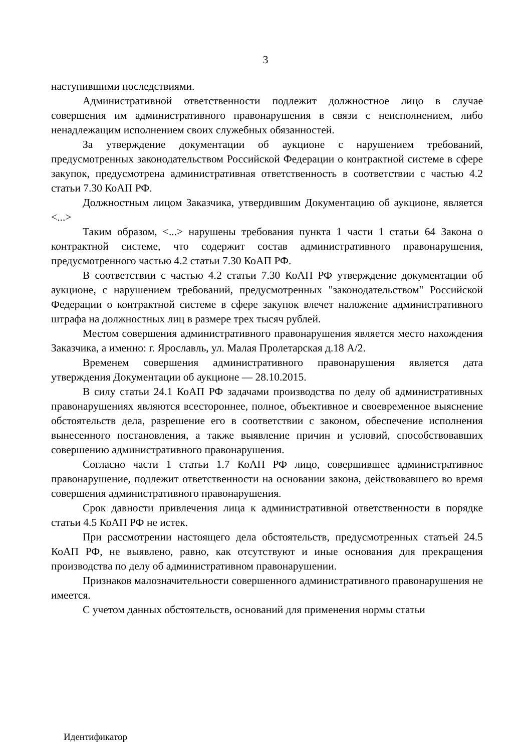3
наступившими последствиями.
Административной ответственности подлежит должностное лицо в случае совершения им административного правонарушения в связи с неисполнением, либо ненадлежащим исполнением своих служебных обязанностей.
За утверждение документации об аукционе с нарушением требований, предусмотренных законодательством Российской Федерации о контрактной системе в сфере закупок, предусмотрена административная ответственность в соответствии с частью 4.2 статьи 7.30 КоАП РФ.
Должностным лицом Заказчика, утвердившим Документацию об аукционе, является <...>
Таким образом, <...> нарушены требования пункта 1 части 1 статьи 64 Закона о контрактной системе, что содержит состав административного правонарушения, предусмотренного частью 4.2 статьи 7.30 КоАП РФ.
В соответствии с частью 4.2 статьи 7.30 КоАП РФ утверждение документации об аукционе, с нарушением требований, предусмотренных "законодательством" Российской Федерации о контрактной системе в сфере закупок влечет наложение административного штрафа на должностных лиц в размере трех тысяч рублей.
Местом совершения административного правонарушения является место нахождения Заказчика, а именно: г. Ярославль, ул. Малая Пролетарская д.18 А/2.
Временем совершения административного правонарушения является дата утверждения Документации об аукционе — 28.10.2015.
В силу статьи 24.1 КоАП РФ задачами производства по делу об административных правонарушениях являются всестороннее, полное, объективное и своевременное выяснение обстоятельств дела, разрешение его в соответствии с законом, обеспечение исполнения вынесенного постановления, а также выявление причин и условий, способствовавших совершению административного правонарушения.
Согласно части 1 статьи 1.7 КоАП РФ лицо, совершившее административное правонарушение, подлежит ответственности на основании закона, действовавшего во время совершения административного правонарушения.
Срок давности привлечения лица к административной ответственности в порядке статьи 4.5 КоАП РФ не истек.
При рассмотрении настоящего дела обстоятельств, предусмотренных статьей 24.5 КоАП РФ, не выявлено, равно, как отсутствуют и иные основания для прекращения производства по делу об административном правонарушении.
Признаков малозначительности совершенного административного правонарушения не имеется.
С учетом данных обстоятельств, оснований для применения нормы статьи
Идентификатор